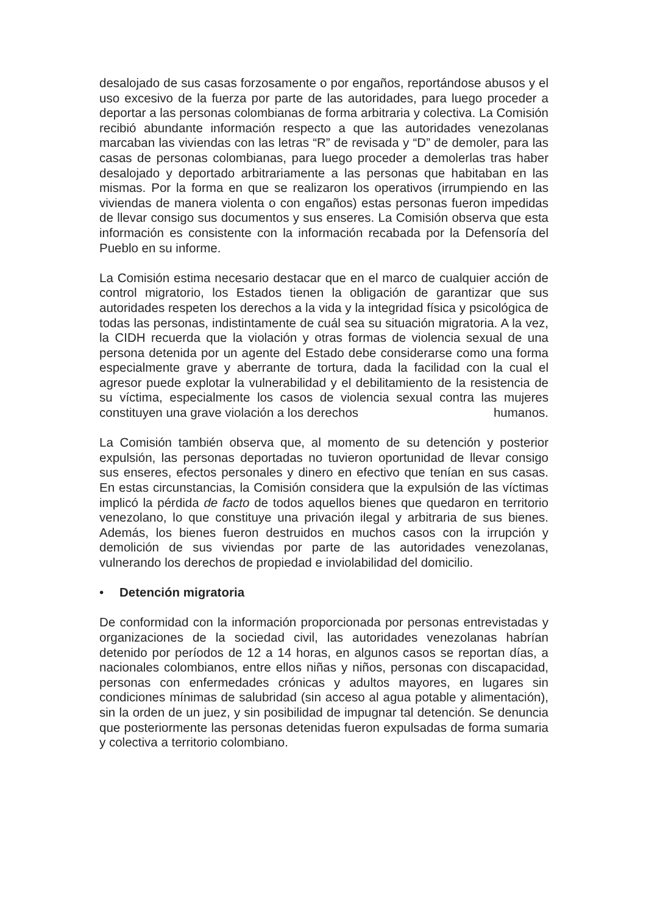desalojado de sus casas forzosamente o por engaños, reportándose abusos y el uso excesivo de la fuerza por parte de las autoridades, para luego proceder a deportar a las personas colombianas de forma arbitraria y colectiva. La Comisión recibió abundante información respecto a que las autoridades venezolanas marcaban las viviendas con las letras “R” de revisada y “D” de demoler, para las casas de personas colombianas, para luego proceder a demolerlas tras haber desalojado y deportado arbitrariamente a las personas que habitaban en las mismas. Por la forma en que se realizaron los operativos (irrumpiendo en las viviendas de manera violenta o con engaños) estas personas fueron impedidas de llevar consigo sus documentos y sus enseres. La Comisión observa que esta información es consistente con la información recabada por la Defensoría del Pueblo en su informe.
La Comisión estima necesario destacar que en el marco de cualquier acción de control migratorio, los Estados tienen la obligación de garantizar que sus autoridades respeten los derechos a la vida y la integridad física y psicológica de todas las personas, indistintamente de cuál sea su situación migratoria. A la vez, la CIDH recuerda que la violación y otras formas de violencia sexual de una persona detenida por un agente del Estado debe considerarse como una forma especialmente grave y aberrante de tortura, dada la facilidad con la cual el agresor puede explotar la vulnerabilidad y el debilitamiento de la resistencia de su víctima, especialmente los casos de violencia sexual contra las mujeres constituyen una grave violación a los derechos humanos.
La Comisión también observa que, al momento de su detención y posterior expulsión, las personas deportadas no tuvieron oportunidad de llevar consigo sus enseres, efectos personales y dinero en efectivo que tenían en sus casas. En estas circunstancias, la Comisión considera que la expulsión de las víctimas implicó la pérdida de facto de todos aquellos bienes que quedaron en territorio venezolano, lo que constituye una privación ilegal y arbitraria de sus bienes. Además, los bienes fueron destruidos en muchos casos con la irrupción y demolición de sus viviendas por parte de las autoridades venezolanas, vulnerando los derechos de propiedad e inviolabilidad del domicilio.
• Detención migratoria
De conformidad con la información proporcionada por personas entrevistadas y organizaciones de la sociedad civil, las autoridades venezolanas habrían detenido por períodos de 12 a 14 horas, en algunos casos se reportan días, a nacionales colombianos, entre ellos niñas y niños, personas con discapacidad, personas con enfermedades crónicas y adultos mayores, en lugares sin condiciones mínimas de salubridad (sin acceso al agua potable y alimentación), sin la orden de un juez, y sin posibilidad de impugnar tal detención. Se denuncia que posteriormente las personas detenidas fueron expulsadas de forma sumaria y colectiva a territorio colombiano.